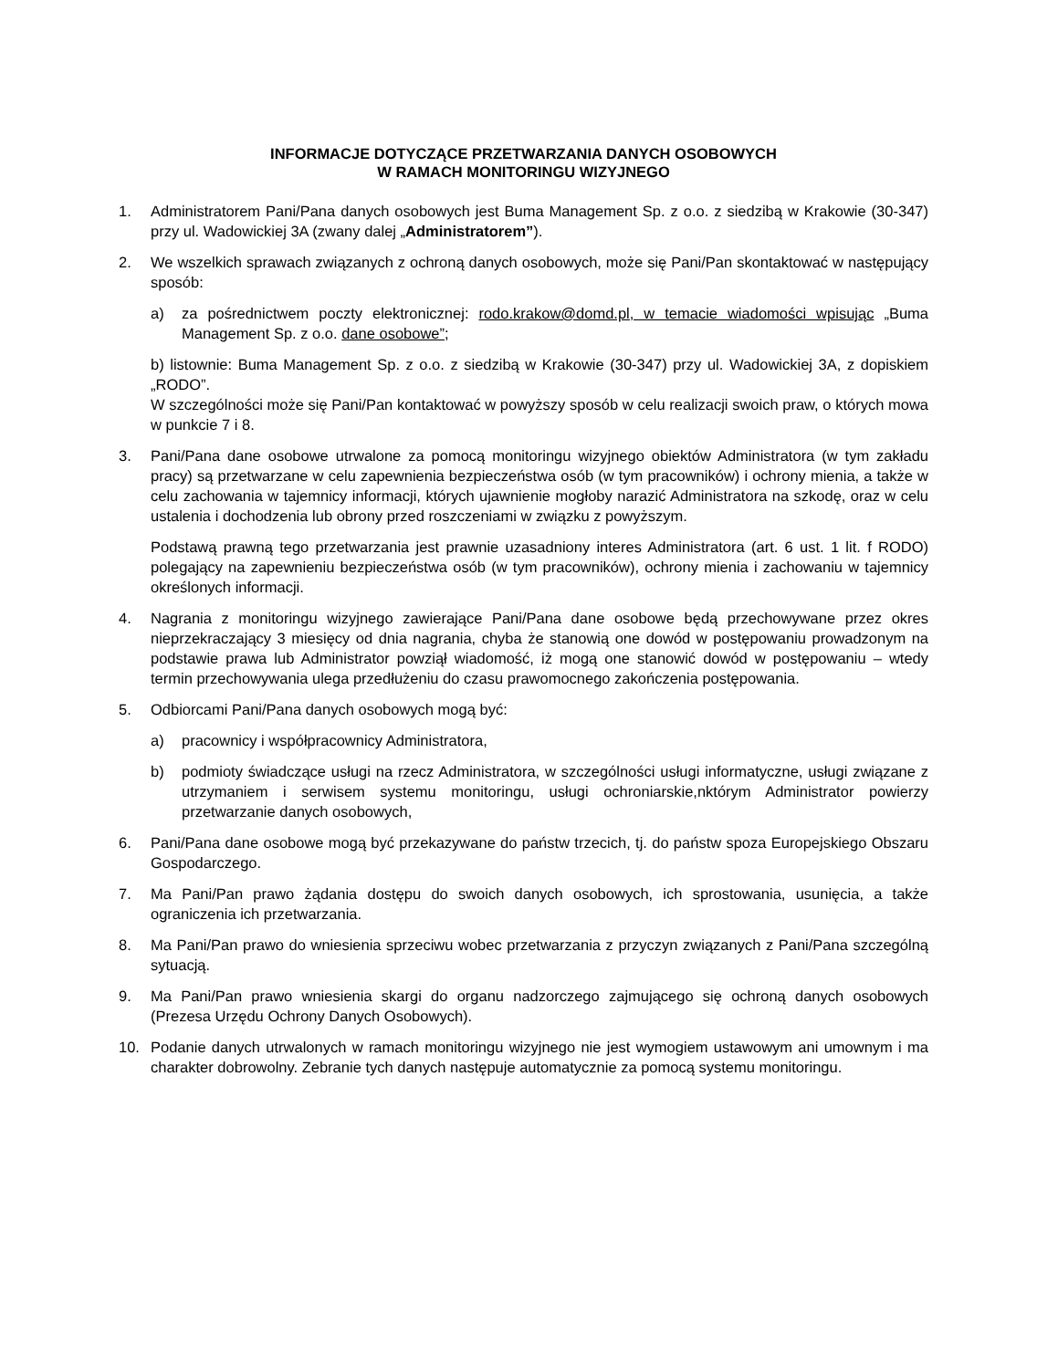INFORMACJE DOTYCZĄCE PRZETWARZANIA DANYCH OSOBOWYCH
W RAMACH MONITORINGU WIZYJNEGO
1. Administratorem Pani/Pana danych osobowych jest Buma Management Sp. z o.o. z siedzibą w Krakowie (30-347) przy ul. Wadowickiej 3A (zwany dalej „Administratorem”).
2. We wszelkich sprawach związanych z ochroną danych osobowych, może się Pani/Pan skontaktować w następujący sposób:
a) za pośrednictwem poczty elektronicznej: rodo.krakow@domd.pl, w temacie wiadomości wpisując „Buma Management Sp. z o.o. dane osobowe”;
b) listownie: Buma Management Sp. z o.o. z siedzibą w Krakowie (30-347) przy ul. Wadowickiej 3A, z dopiskiem „RODO”.
W szczególności może się Pani/Pan kontaktować w powyższy sposób w celu realizacji swoich praw, o których mowa w punkcie 7 i 8.
3. Pani/Pana dane osobowe utrwalone za pomocą monitoringu wizyjnego obiektów Administratora (w tym zakładu pracy) są przetwarzane w celu zapewnienia bezpieczeństwa osób (w tym pracowników) i ochrony mienia, a także w celu zachowania w tajemnicy informacji, których ujawnienie mogłoby narazić Administratora na szkodę, oraz w celu ustalenia i dochodzenia lub obrony przed roszczeniami w związku z powyższym.
Podstawą prawną tego przetwarzania jest prawnie uzasadniony interes Administratora (art. 6 ust. 1 lit. f RODO) polegający na zapewnieniu bezpieczeństwa osób (w tym pracowników), ochrony mienia i zachowaniu w tajemnicy określonych informacji.
4. Nagrania z monitoringu wizyjnego zawierające Pani/Pana dane osobowe będą przechowywane przez okres nieprzekraczający 3 miesięcy od dnia nagrania, chyba że stanowią one dowód w postępowaniu prowadzonym na podstawie prawa lub Administrator powziął wiadomość, iż mogą one stanowić dowód w postępowaniu – wtedy termin przechowywania ulega przedłużeniu do czasu prawomocnego zakończenia postępowania.
5. Odbiorcami Pani/Pana danych osobowych mogą być:
a) pracownicy i współpracownicy Administratora,
b) podmioty świadczące usługi na rzecz Administratora, w szczególności usługi informatyczne, usługi związane z utrzymaniem i serwisem systemu monitoringu, usługi ochroniarskie,nktórym Administrator powierzy przetwarzanie danych osobowych,
6. Pani/Pana dane osobowe mogą być przekazywane do państw trzecich, tj. do państw spoza Europejskiego Obszaru Gospodarczego.
7. Ma Pani/Pan prawo żądania dostępu do swoich danych osobowych, ich sprostowania, usunięcia, a także ograniczenia ich przetwarzania.
8. Ma Pani/Pan prawo do wniesienia sprzeciwu wobec przetwarzania z przyczyn związanych z Pani/Pana szczególną sytuacją.
9. Ma Pani/Pan prawo wniesienia skargi do organu nadzorczego zajmującego się ochroną danych osobowych (Prezesa Urzędu Ochrony Danych Osobowych).
10. Podanie danych utrwalonych w ramach monitoringu wizyjnego nie jest wymogiem ustawowym ani umownym i ma charakter dobrowolny. Zebranie tych danych następuje automatycznie za pomocą systemu monitoringu.